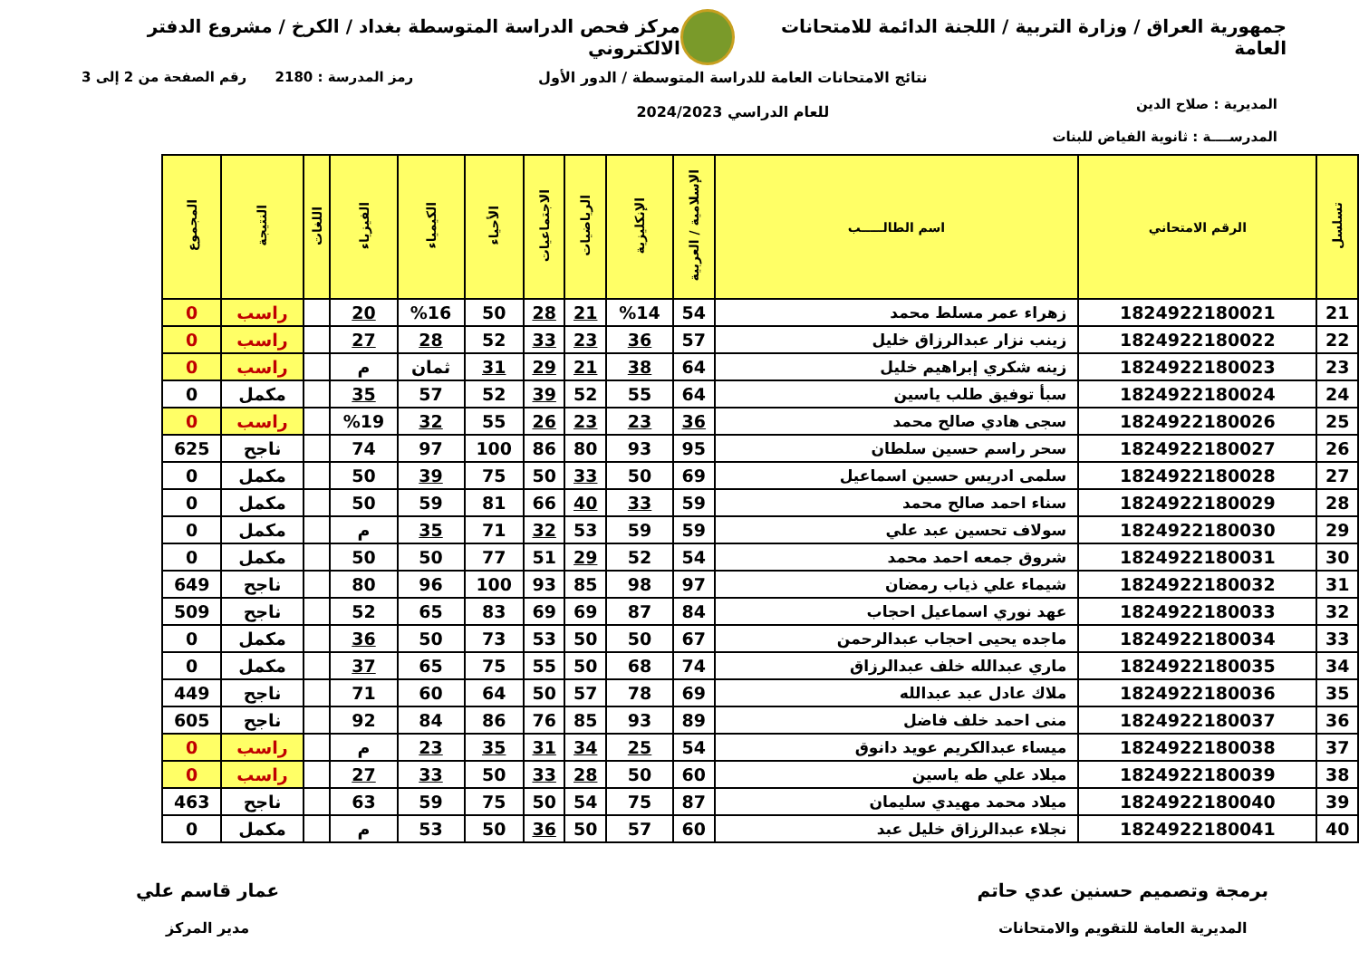جمهورية العراق / وزارة التربية / اللجنة الدائمة للامتحانات العامة
مركز فحص الدراسة المتوسطة بغداد / الكرخ / مشروع الدفتر الالكتروني
المديرية : صلاح الدين
المدرســــة : ثانوية الفياض للبنات
نتائج الامتحانات العامة للدراسة المتوسطة / الدور الأول
للعام الدراسي 2024/2023
رمز المدرسة : 2180 رقم الصفحة من 2 إلى 3
| تسلسل | الرقم الامتحاني | اسم الطالـــــب | الإسلامية / العربية | الإنكليزية | الرياضيات | الاجتماعيات | الأحياء | الكيمياء | الفيزياء | اللغات | النتيجة | المجموع |
| --- | --- | --- | --- | --- | --- | --- | --- | --- | --- | --- | --- | --- |
| 21 | 1824922180021 | زهراء عمر مسلط محمد | 54 | %14 | 21 | 28 | 50 | %16 | 20 | | راسب | 0 |
| 22 | 1824922180022 | زينب نزار عبدالرزاق خليل | 57 | 36 | 23 | 33 | 52 | 28 | 27 | | راسب | 0 |
| 23 | 1824922180023 | زينه شكري إبراهيم خليل | 64 | 38 | 21 | 29 | 31 | ثمان | م | | راسب | 0 |
| 24 | 1824922180024 | سبأ توفيق طلب ياسين | 64 | 55 | 52 | 39 | 52 | 57 | 35 | | مكمل | 0 |
| 25 | 1824922180026 | سجى هادي صالح محمد | 36 | 23 | 23 | 26 | 55 | 32 | %19 | | راسب | 0 |
| 26 | 1824922180027 | سحر راسم حسين سلطان | 95 | 93 | 80 | 86 | 100 | 97 | 74 | | ناجح | 625 |
| 27 | 1824922180028 | سلمى ادريس حسين اسماعيل | 69 | 50 | 33 | 50 | 75 | 39 | 50 | | مكمل | 0 |
| 28 | 1824922180029 | سناء احمد صالح محمد | 59 | 33 | 40 | 66 | 81 | 59 | 50 | | مكمل | 0 |
| 29 | 1824922180030 | سولاف تحسين عبد علي | 59 | 59 | 53 | 32 | 71 | 35 | م | | مكمل | 0 |
| 30 | 1824922180031 | شروق جمعه احمد محمد | 54 | 52 | 29 | 51 | 77 | 50 | 50 | | مكمل | 0 |
| 31 | 1824922180032 | شيماء علي ذياب رمضان | 97 | 98 | 85 | 93 | 100 | 96 | 80 | | ناجح | 649 |
| 32 | 1824922180033 | عهد نوري اسماعيل احجاب | 84 | 87 | 69 | 69 | 83 | 65 | 52 | | ناجح | 509 |
| 33 | 1824922180034 | ماجده يحيى احجاب عبدالرحمن | 67 | 50 | 50 | 53 | 73 | 50 | 36 | | مكمل | 0 |
| 34 | 1824922180035 | ماري عبدالله خلف عبدالرزاق | 74 | 68 | 50 | 55 | 75 | 65 | 37 | | مكمل | 0 |
| 35 | 1824922180036 | ملاك عادل عبد عبدالله | 69 | 78 | 57 | 50 | 64 | 60 | 71 | | ناجح | 449 |
| 36 | 1824922180037 | منى احمد خلف فاضل | 89 | 93 | 85 | 76 | 86 | 84 | 92 | | ناجح | 605 |
| 37 | 1824922180038 | ميساء عبدالكريم عويد دانوق | 54 | 25 | 34 | 31 | 35 | 23 | م | | راسب | 0 |
| 38 | 1824922180039 | ميلاد علي طه ياسين | 60 | 50 | 28 | 33 | 50 | 33 | 27 | | راسب | 0 |
| 39 | 1824922180040 | ميلاد محمد مهيدي سليمان | 87 | 75 | 54 | 50 | 75 | 59 | 63 | | ناجح | 463 |
| 40 | 1824922180041 | نجلاء عبدالرزاق خليل عبد | 60 | 57 | 50 | 36 | 50 | 53 | م | | مكمل | 0 |
برمجة وتصميم حسنين عدي حاتم
المديرية العامة للتقويم والامتحانات
عمار قاسم علي
مدير المركز